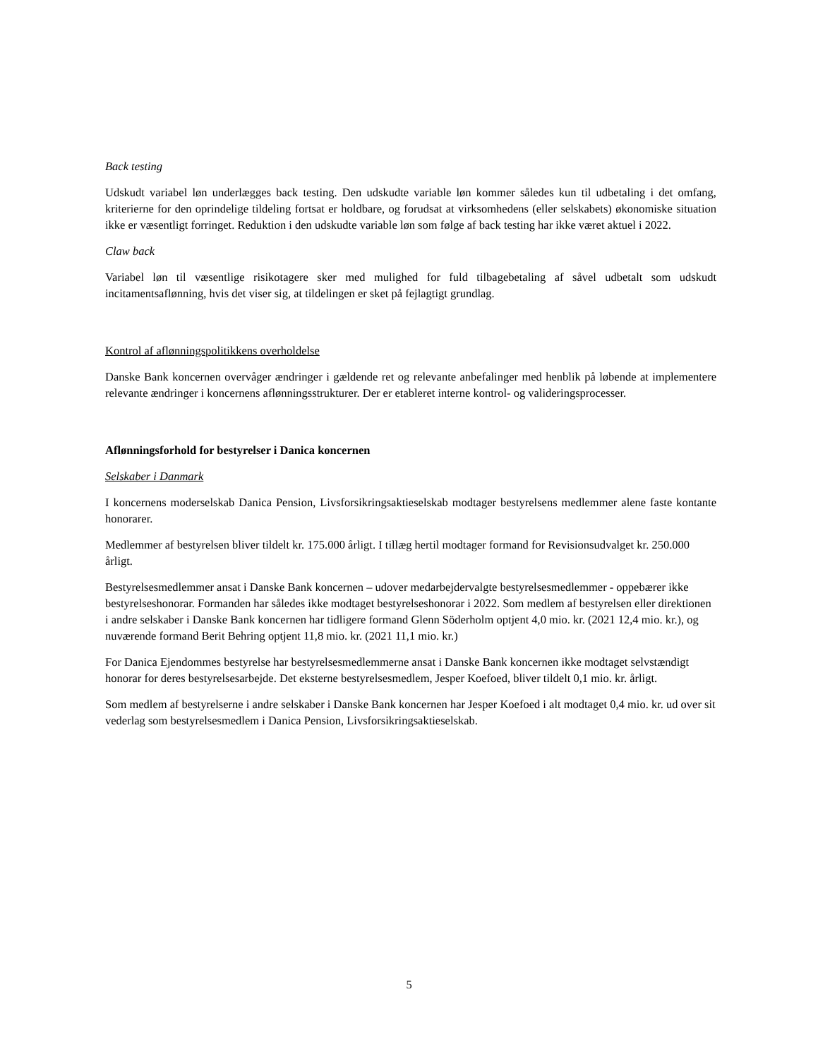Back testing
Udskudt variabel løn underlægges back testing. Den udskudte variable løn kommer således kun til udbetaling i det omfang, kriterierne for den oprindelige tildeling fortsat er holdbare, og forudsat at virksomhedens (eller selskabets) økonomiske situation ikke er væsentligt forringet. Reduktion i den udskudte variable løn som følge af back testing har ikke været aktuel i 2022.
Claw back
Variabel løn til væsentlige risikotagere sker med mulighed for fuld tilbagebetaling af såvel udbetalt som udskudt incitamentsaflønning, hvis det viser sig, at tildelingen er sket på fejlagtigt grundlag.
Kontrol af aflønningspolitikkens overholdelse
Danske Bank koncernen overvåger ændringer i gældende ret og relevante anbefalinger med henblik på løbende at implementere relevante ændringer i koncernens aflønningsstrukturer. Der er etableret interne kontrol- og valideringsprocesser.
Aflønningsforhold for bestyrelser i Danica koncernen
Selskaber i Danmark
I koncernens moderselskab Danica Pension, Livsforsikringsaktieselskab modtager bestyrelsens medlemmer alene faste kontante honorarer.
Medlemmer af bestyrelsen bliver tildelt kr. 175.000 årligt. I tillæg hertil modtager formand for Revisionsudvalget kr. 250.000 årligt.
Bestyrelsesmedlemmer ansat i Danske Bank koncernen – udover medarbejdervalgte bestyrelsesmedlemmer - oppebærer ikke bestyrelseshonorar. Formanden har således ikke modtaget bestyrelseshonorar i 2022. Som medlem af bestyrelsen eller direktionen i andre selskaber i Danske Bank koncernen har tidligere formand Glenn Söderholm optjent 4,0 mio. kr. (2021 12,4 mio. kr.), og nuværende formand Berit Behring optjent 11,8 mio. kr. (2021 11,1 mio. kr.)
For Danica Ejendommes bestyrelse har bestyrelsesmedlemmerne ansat i Danske Bank koncernen ikke modtaget selvstændigt honorar for deres bestyrelsesarbejde. Det eksterne bestyrelsesmedlem, Jesper Koefoed, bliver tildelt 0,1 mio. kr. årligt.
Som medlem af bestyrelserne i andre selskaber i Danske Bank koncernen har Jesper Koefoed i alt modtaget 0,4 mio. kr. ud over sit vederlag som bestyrelsesmedlem i Danica Pension, Livsforsikringsaktieselskab.
5